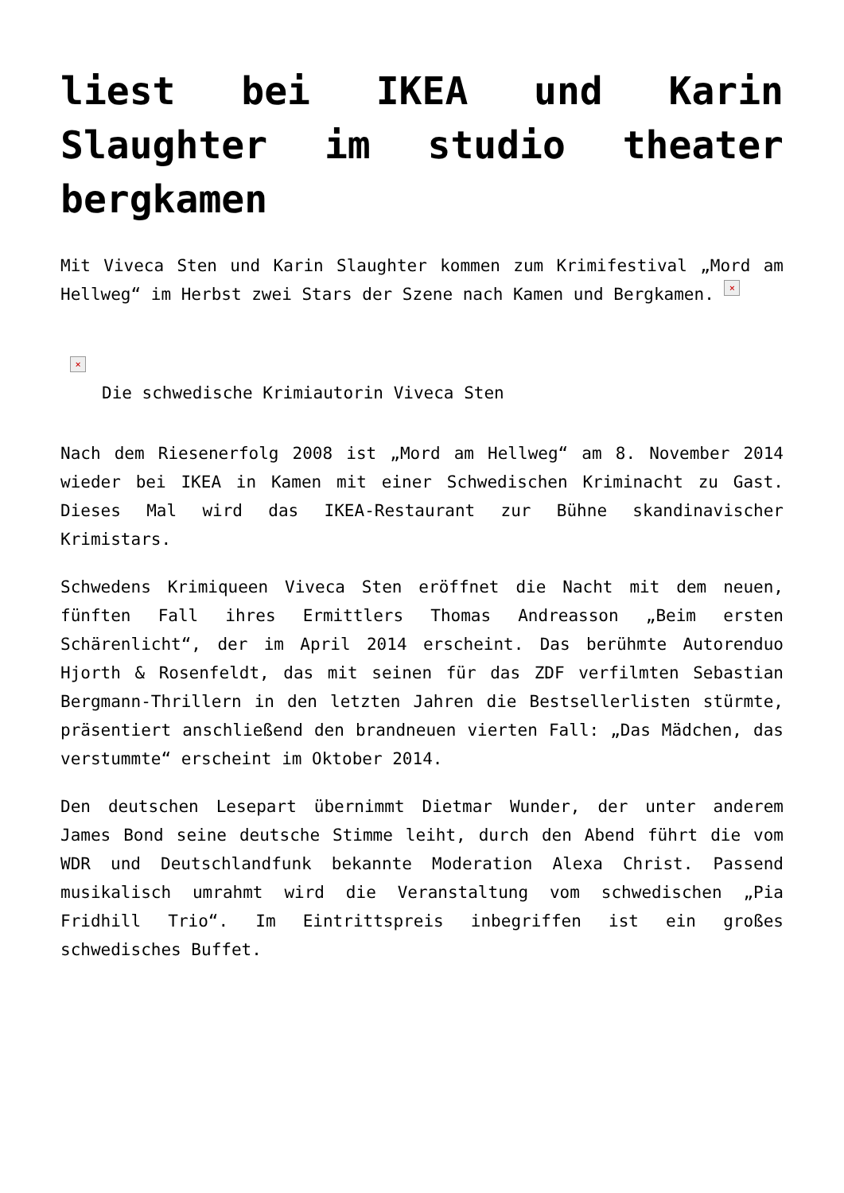liest bei IKEA und Karin Slaughter im studio theater bergkamen
Mit Viveca Sten und Karin Slaughter kommen zum Krimifestival „Mord am Hellweg“ im Herbst zwei Stars der Szene nach Kamen und Bergkamen. ×
×
Die schwedische Krimiautorin Viveca Sten
Nach dem Riesenerfolg 2008 ist „Mord am Hellweg“ am 8. November 2014 wieder bei IKEA in Kamen mit einer Schwedischen Kriminacht zu Gast. Dieses Mal wird das IKEA-Restaurant zur Bühne skandinavischer Krimistars.
Schwedens Krimiqueen Viveca Sten eröffnet die Nacht mit dem neuen, fünften Fall ihres Ermittlers Thomas Andreasson „Beim ersten Schärenlicht“, der im April 2014 erscheint. Das berühmte Autorenduo Hjorth & Rosenfeldt, das mit seinen für das ZDF verfilmten Sebastian Bergmann-Thrillern in den letzten Jahren die Bestsellerlisten stürmte, präsentiert anschließend den brandneuen vierten Fall: „Das Mädchen, das verstummte“ erscheint im Oktober 2014.
Den deutschen Lesepart übernimmt Dietmar Wunder, der unter anderem James Bond seine deutsche Stimme leiht, durch den Abend führt die vom WDR und Deutschlandfunk bekannte Moderation Alexa Christ. Passend musikalisch umrahmt wird die Veranstaltung vom schwedischen „Pia Fridhill Trio“. Im Eintrittspreis inbegriffen ist ein großes schwedisches Buffet.